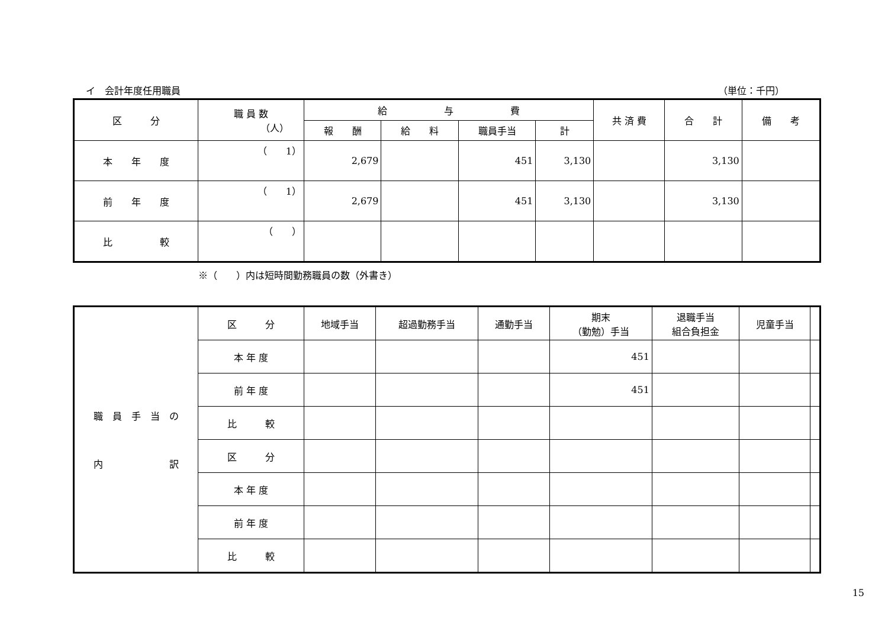イ　会計年度任用職員 （単位：千円）
| 区 分 | 職 員 数 （人） | 給 与 費 | | | | 共 済 費 | 合 計 | 備 考 |
| --- | --- | --- | --- | --- | --- | --- | --- | --- |
| | | 報 酬 | 給 料 | 職員手当 | 計 | | | |
| 本 年 度 | （ 1） | 2,679 | | 451 | 3,130 | | 3,130 | |
| 前 年 度 | （ 1） | 2,679 | | 451 | 3,130 | | 3,130 | |
| 比 較 | （ ） | | | | | | | |
※（　　）内は短時間勤務職員の数（外書き）
| 職 員 手 当 の 内 訳 | 区 分 | 地域手当 | 超過勤務手当 | 通勤手当 | 期末 （勤勉）手当 | 退職手当 組合負担金 | 児童手当 | |
| | 本 年 度 | | | | 451 | | | |
| | 前 年 度 | | | | 451 | | | |
| | 比 較 | | | | | | | |
| | 区 分 | | | | | | | |
| | 本 年 度 | | | | | | | |
| | 前 年 度 | | | | | | | |
| | 比 較 | | | | | | | |
15